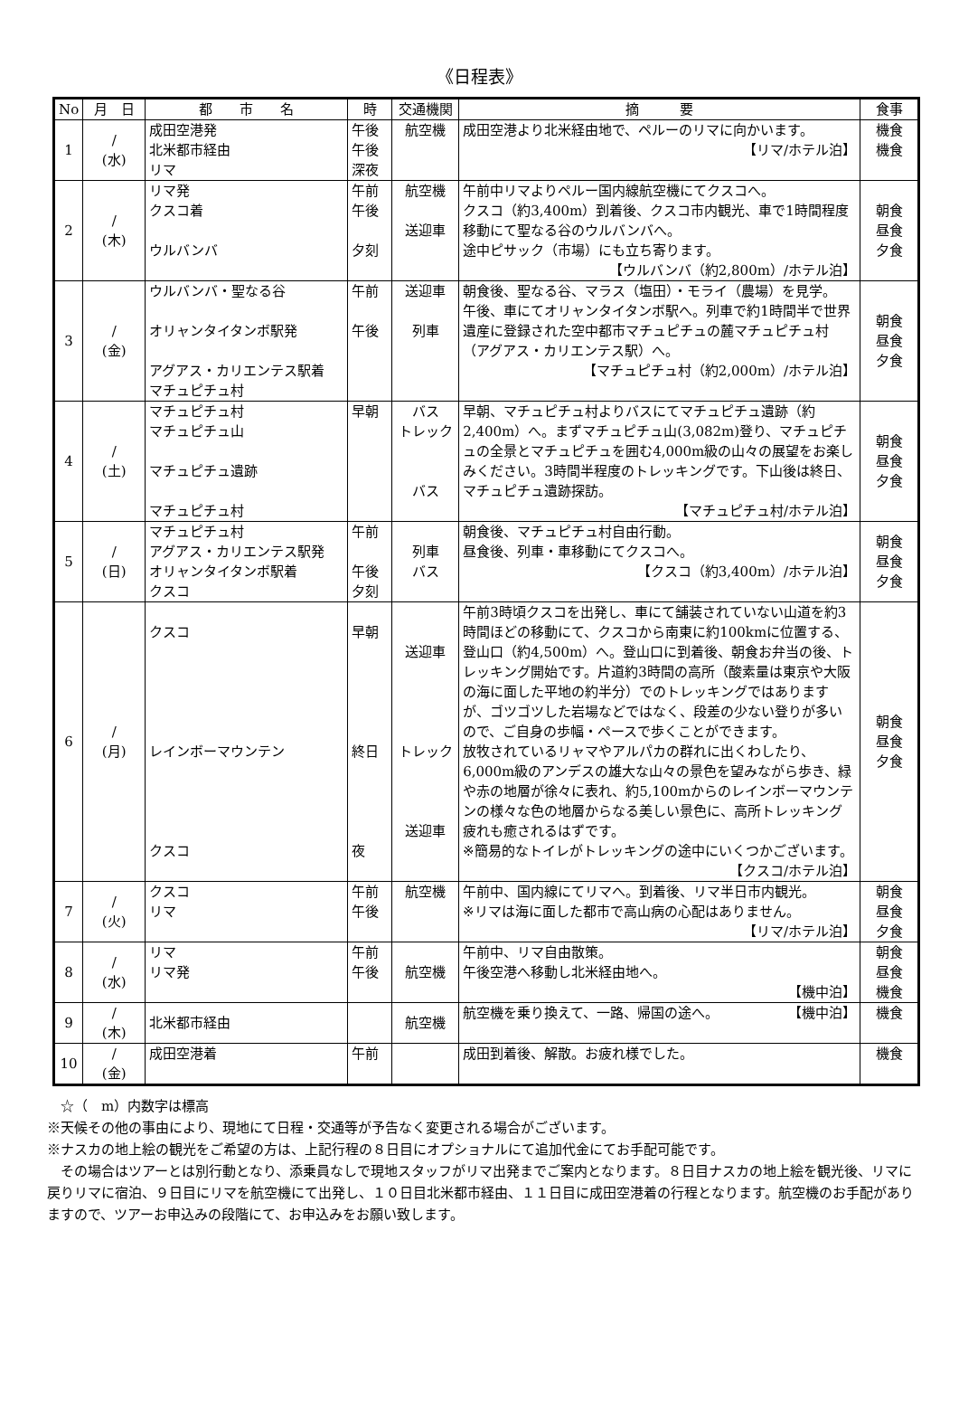《日程表》
| No | 月 日 | 都 市 名 | 時 | 交通機関 | 摘 要 | 食事 |
| --- | --- | --- | --- | --- | --- | --- |
| 1 | / (水) | 成田空港発 北米都市経由 リマ | 午後 午後 深夜 | 航空機 | 成田空港より北米経由地で、ペルーのリマに向かいます。 【リマ/ホテル泊】 | 機食 機食 |
| 2 | / (木) | リマ発 クスコ着 ウルバンバ | 午前 午後 夕刻 | 航空機 送迎車 | 午前中リマよりペルー国内線航空機にてクスコへ。 クスコ（約3,400m）到着後、クスコ市内観光、車で1時間程度移動にて聖なる谷のウルバンバへ。 途中ピサック（市場）にも立ち寄ります。 【ウルバンバ（約2,800m）/ホテル泊】 | 朝食 昼食 夕食 |
| 3 | / (金) | ウルバンバ・聖なる谷 オリャンタイタンボ駅発 アグアス・カリエンテス駅着 マチュピチュ村 | 午前 午後 | 送迎車 列車 | 朝食後、聖なる谷、マラス（塩田）・モライ（農場）を見学。 午後、車にてオリャンタイタンボ駅へ。列車で約1時間半で世界遺産に登録された空中都市マチュピチュの麓マチュピチュ村（アグアス・カリエンテス駅）へ。 【マチュピチュ村（約2,000m）/ホテル泊】 | 朝食 昼食 夕食 |
| 4 | / (土) | マチュピチュ村 マチュピチュ山 マチュピチュ遺跡 マチュピチュ村 | 早朝 | バス トレック バス | 早朝、マチュピチュ村よりバスにてマチュピチュ遺跡（約2,400m）へ。まずマチュピチュ山(3,082m)登り、マチュピチュの全景とマチュピチュを囲む4,000m級の山々の展望をお楽しみください。3時間半程度のトレッキングです。下山後は終日、マチュピチュ遺跡探訪。 【マチュピチュ村/ホテル泊】 | 朝食 昼食 夕食 |
| 5 | / (日) | マチュピチュ村 アグアス・カリエンテス駅発 オリャンタイタンボ駅着 クスコ | 午前 午後 夕刻 | 列車 バス | 朝食後、マチュピチュ村自由行動。 昼食後、列車・車移動にてクスコへ。 【クスコ（約3,400m）/ホテル泊】 | 朝食 昼食 夕食 |
| 6 | / (月) | クスコ レインボーマウンテン クスコ | 早朝 終日 夜 | 送迎車 トレック 送迎車 | 午前3時頃クスコを出発し、車にて舗装されていない山道を約3時間ほどの移動にて、クスコから南東に約100kmに位置する、登山口（約4,500m）へ。登山口に到着後、朝食お弁当の後、トレッキング開始です。片道約3時間の高所（酸素量は東京や大阪の海に面した平地の約半分）でのトレッキングではありますが、ゴツゴツした岩場などではなく、段差の少ない登りが多いので、ご自身の歩幅・ペースで歩くことができます。 放牧されているリャマやアルパカの群れに出くわしたり、6,000m級のアンデスの雄大な山々の景色を望みながら歩き、緑や赤の地層が徐々に表れ、約5,100mからのレインボーマウンテンの様々な色の地層からなる美しい景色に、高所トレッキング疲れも癒されるはずです。 ※簡易的なトイレがトレッキングの途中にいくつかございます。 【クスコ/ホテル泊】 | 朝食 昼食 夕食 |
| 7 | / (火) | クスコ リマ | 午前 午後 | 航空機 | 午前中、国内線にてリマへ。到着後、リマ半日市内観光。 ※リマは海に面した都市で高山病の心配はありません。 【リマ/ホテル泊】 | 朝食 昼食 夕食 |
| 8 | / (水) | リマ リマ発 | 午前 午後 | 航空機 | 午前中、リマ自由散策。 午後空港へ移動し北米経由地へ。 【機中泊】 | 朝食 昼食 機食 |
| 9 | / (木) | 北米都市経由 | | 航空機 | 航空機を乗り換えて、一路、帰国の途へ。 【機中泊】 | 機食 |
| 10 | / (金) | 成田空港着 | 午前 | | 成田到着後、解散。お疲れ様でした。 | 機食 |
　☆（　m）内数字は標高
※天候その他の事由により、現地にて日程・交通等が予告なく変更される場合がございます。
※ナスカの地上絵の観光をご希望の方は、上記行程の８日目にオプショナルにて追加代金にてお手配可能です。
　その場合はツアーとは別行動となり、添乗員なしで現地スタッフがリマ出発までご案内となります。８日目ナスカの地上絵を観光後、リマに戻りリマに宿泊、９日目にリマを航空機にて出発し、１０日目北米都市経由、１１日目に成田空港着の行程となります。航空機のお手配がありますので、ツアーお申込みの段階にて、お申込みをお願い致します。